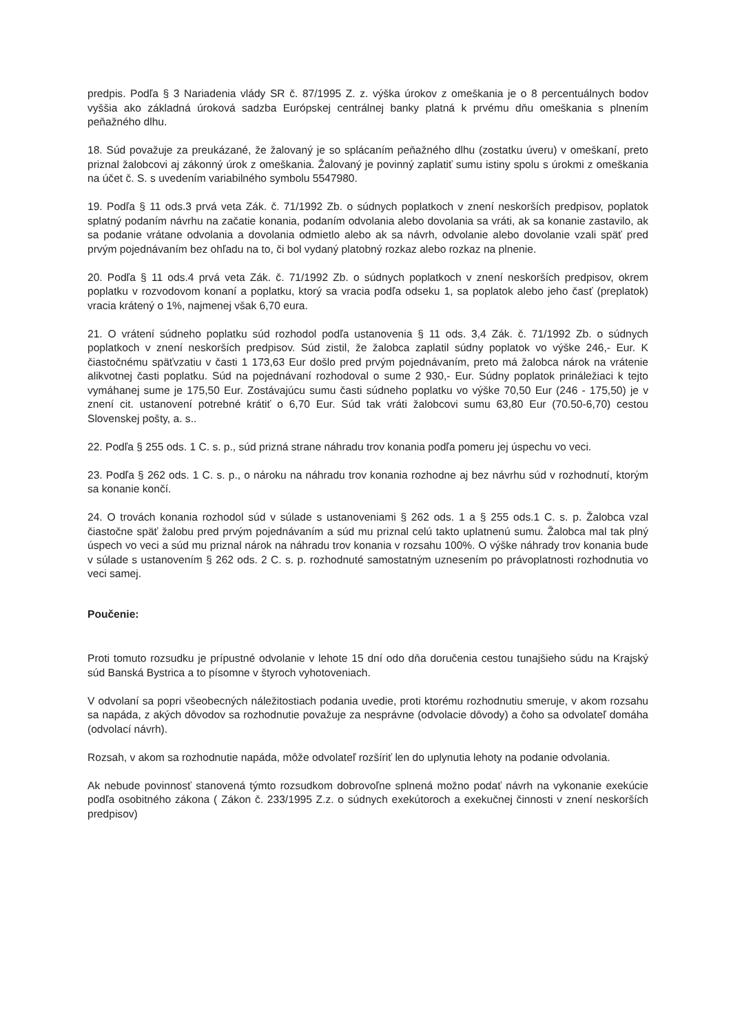predpis. Podľa § 3 Nariadenia vlády SR č. 87/1995 Z. z. výška úrokov z omeškania je o 8 percentuálnych bodov vyššia ako základná úroková sadzba Európskej centrálnej banky platná k prvému dňu omeškania s plnením peňažného dlhu.
18. Súd považuje za preukázané, že žalovaný je so splácaním peňažného dlhu (zostatku úveru) v omeškaní, preto priznal žalobcovi aj zákonný úrok z omeškania. Žalovaný je povinný zaplatiť sumu istiny spolu s úrokmi z omeškania na účet č. S. s uvedením variabilného symbolu 5547980.
19. Podľa § 11 ods.3 prvá veta Zák. č. 71/1992 Zb. o súdnych poplatkoch v znení neskorších predpisov, poplatok splatný podaním návrhu na začatie konania, podaním odvolania alebo dovolania sa vráti, ak sa konanie zastavilo, ak sa podanie vrátane odvolania a dovolania odmietlo alebo ak sa návrh, odvolanie alebo dovolanie vzali späť pred prvým pojednávaním bez ohľadu na to, či bol vydaný platobný rozkaz alebo rozkaz na plnenie.
20. Podľa § 11 ods.4 prvá veta Zák. č. 71/1992 Zb. o súdnych poplatkoch v znení neskorších predpisov, okrem poplatku v rozvodovom konaní a poplatku, ktorý sa vracia podľa odseku 1, sa poplatok alebo jeho časť (preplatok) vracia krátený o 1%, najmenej však 6,70 eura.
21. O vrátení súdneho poplatku súd rozhodol podľa ustanovenia § 11 ods. 3,4 Zák. č. 71/1992 Zb. o súdnych poplatkoch v znení neskorších predpisov. Súd zistil, že žalobca zaplatil súdny poplatok vo výške 246,- Eur. K čiastočnému späťvzatiu v časti 1 173,63 Eur došlo pred prvým pojednávaním, preto má žalobca nárok na vrátenie alikvotnej časti poplatku. Súd na pojednávaní rozhodoval o sume 2 930,- Eur. Súdny poplatok prináležiaci k tejto vymáhanej sume je 175,50 Eur. Zostávajúcu sumu časti súdneho poplatku vo výške 70,50 Eur (246 - 175,50) je v znení cit. ustanovení potrebné krátiť o 6,70 Eur. Súd tak vráti žalobcovi sumu 63,80 Eur (70.50-6,70) cestou Slovenskej pošty, a. s..
22. Podľa § 255 ods. 1 C. s. p., súd prizná strane náhradu trov konania podľa pomeru jej úspechu vo veci.
23. Podľa § 262 ods. 1 C. s. p., o nároku na náhradu trov konania rozhodne aj bez návrhu súd v rozhodnutí, ktorým sa konanie končí.
24. O trovách konania rozhodol súd v súlade s ustanoveniami § 262 ods. 1 a § 255 ods.1 C. s. p. Žalobca vzal čiastočne späť žalobu pred prvým pojednávaním a súd mu priznal celú takto uplatnenú sumu. Žalobca mal tak plný úspech vo veci a súd mu priznal nárok na náhradu trov konania v rozsahu 100%. O výške náhrady trov konania bude v súlade s ustanovením § 262 ods. 2 C. s. p. rozhodnuté samostatným uznesením po právoplatnosti rozhodnutia vo veci samej.
Poučenie:
Proti tomuto rozsudku je prípustné odvolanie v lehote 15 dní odo dňa doručenia cestou tunajšieho súdu na Krajský súd Banská Bystrica a to písomne v štyroch vyhotoveniach.
V odvolaní sa popri všeobecných náležitostiach podania uvedie, proti ktorému rozhodnutiu smeruje, v akom rozsahu sa napáda, z akých dôvodov sa rozhodnutie považuje za nesprávne (odvolacie dôvody) a čoho sa odvolateľ domáha (odvolací návrh).
Rozsah, v akom sa rozhodnutie napáda, môže odvolateľ rozšíriť len do uplynutia lehoty na podanie odvolania.
Ak nebude povinnosť stanovená týmto rozsudkom dobrovoľne splnená možno podať návrh na vykonanie exekúcie podľa osobitného zákona ( Zákon č. 233/1995 Z.z. o súdnych exekútoroch a exekučnej činnosti v znení neskorších predpisov)